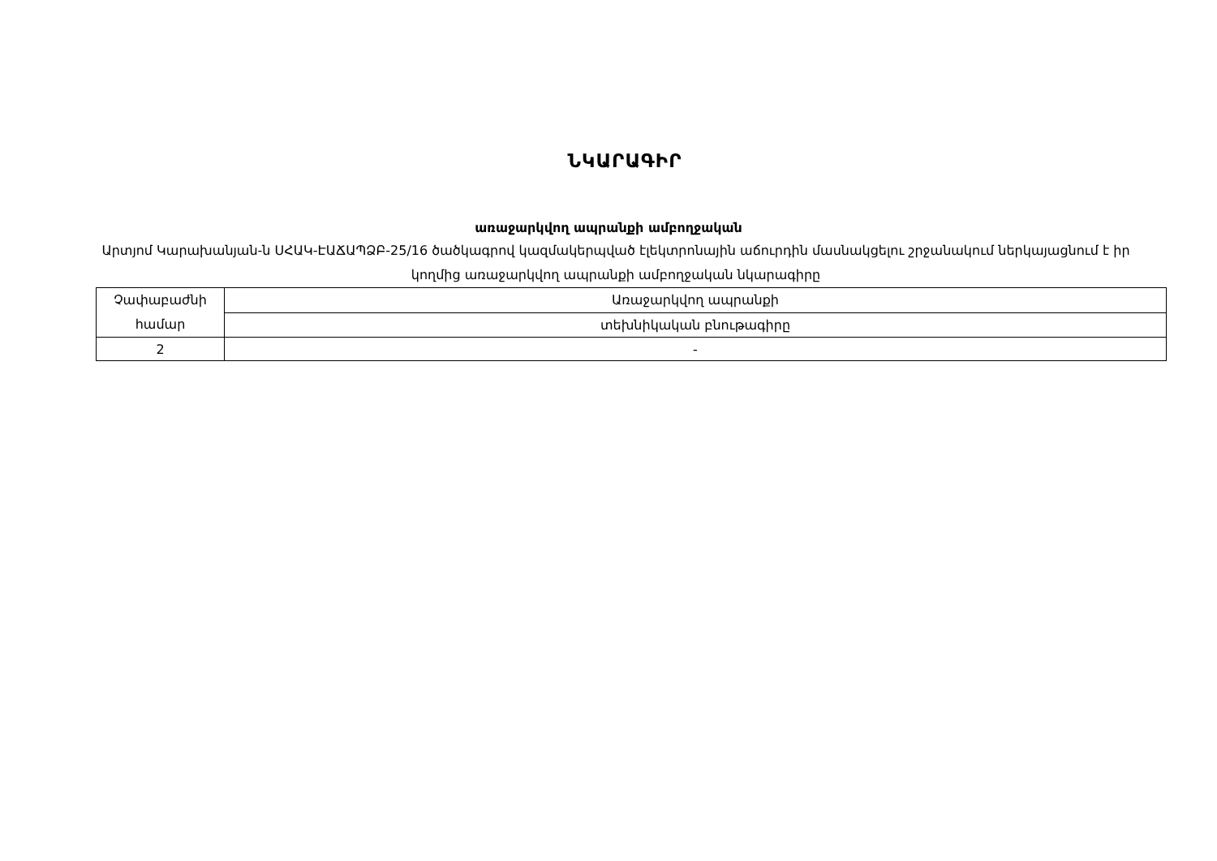ՆԿԱՐԱԳԻՐ
առաջարկվող ապրանքի ամբողջական
Արտյոմ Կարախանյան-ն ՍՀԱԿ-ԷԱՃԱՊՁԲ-25/16 ծածկագրով կազմակերպված էլեկտրոնային աճուրդին մասնակցելու շրջանակում ներկայացնում է իր կողմից առաջարկվող ապրանքի ամբողջական նկարագիրը
| Չափաբաժնի համար | Առաջարկվող ապրանքի |
| | տեխնիկական բնութագիրը |
| 2 | - |